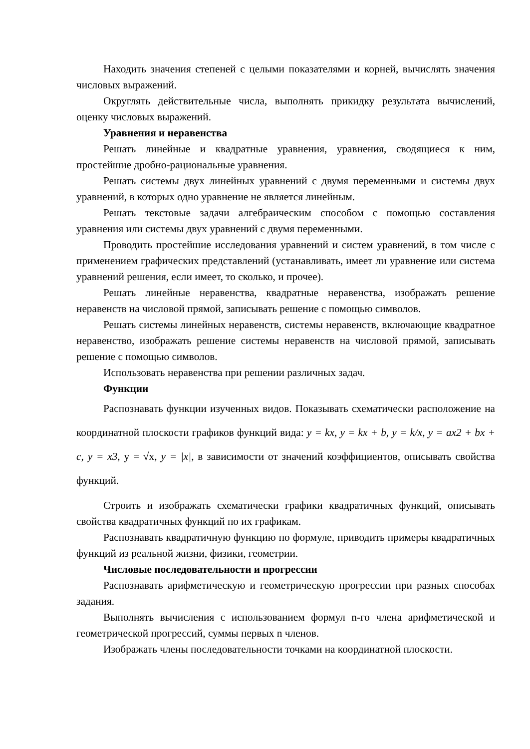Находить значения степеней с целыми показателями и корней, вычислять значения числовых выражений.
Округлять действительные числа, выполнять прикидку результата вычислений, оценку числовых выражений.
Уравнения и неравенства
Решать линейные и квадратные уравнения, уравнения, сводящиеся к ним, простейшие дробно-рациональные уравнения.
Решать системы двух линейных уравнений с двумя переменными и системы двух уравнений, в которых одно уравнение не является линейным.
Решать текстовые задачи алгебраическим способом с помощью составления уравнения или системы двух уравнений с двумя переменными.
Проводить простейшие исследования уравнений и систем уравнений, в том числе с применением графических представлений (устанавливать, имеет ли уравнение или система уравнений решения, если имеет, то сколько, и прочее).
Решать линейные неравенства, квадратные неравенства, изображать решение неравенств на числовой прямой, записывать решение с помощью символов.
Решать системы линейных неравенств, системы неравенств, включающие квадратное неравенство, изображать решение системы неравенств на числовой прямой, записывать решение с помощью символов.
Использовать неравенства при решении различных задач.
Функции
Распознавать функции изученных видов. Показывать схематически расположение на координатной плоскости графиков функций вида: y = kx, y = kx + b, y = k/x, y = ax2 + bx + c, y = x3, y = √x, y = |x|, в зависимости от значений коэффициентов, описывать свойства функций.
Строить и изображать схематически графики квадратичных функций, описывать свойства квадратичных функций по их графикам.
Распознавать квадратичную функцию по формуле, приводить примеры квадратичных функций из реальной жизни, физики, геометрии.
Числовые последовательности и прогрессии
Распознавать арифметическую и геометрическую прогрессии при разных способах задания.
Выполнять вычисления с использованием формул n-го члена арифметической и геометрической прогрессий, суммы первых n членов.
Изображать члены последовательности точками на координатной плоскости.